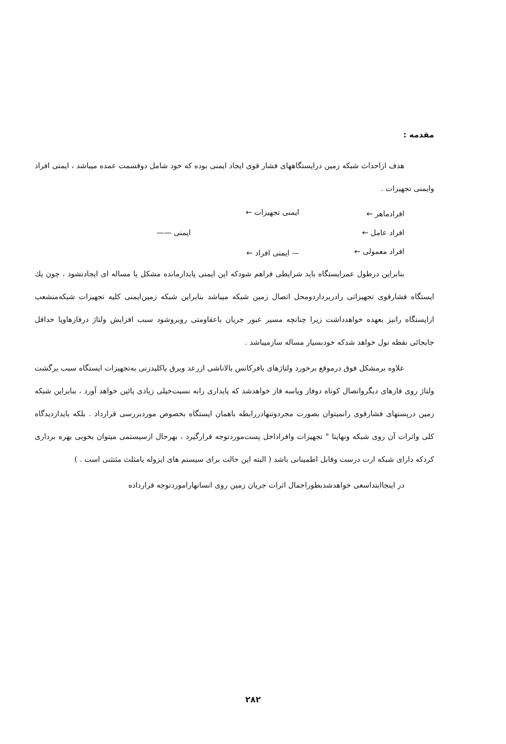مقدمه :
هدف ازاحداث شبکه زمین درایستگاههای فشار قوی ایجاد ایمنی بوده که خود شامل دوقسمت عمده میباشد ، ایمنی افراد وایمنی تجهیزات .
افرادماهر ←
افراد عامل ←
افراد معمولی ←
ایمنی تجهیزات ←
— ایمنی افراد ←
ایمنی ——
بنابراین درطول عمرایستگاه باید شرایطی فراهم شودکه این ایمنی پایدارمانده مشکل یا مساله ای ایجادنشود ، چون یك ایستگاه فشارقوی تجهیزاتی رادربرداردومحل اتصال زمین شبکه میباشد بنابراین شبکه زمین‌ایمنی کلیه تجهیزات شبکه‌منشعب ازایستگاه رانیز بعهده خواهدداشت زیرا چنانچه مسیر عبور جریان باعقاومتی روبروشود سبب افزایش ولتاژ درفازهاویا حداقل جابجائی نقطه نول خواهد شدکه خودبسیار مساله سازمیباشد .
علاوه برمشکل فوق درموقع برخورد ولتاژهای بافرکانس بالاناشی ازرعد وبرق یاکلیدزنی به‌تجهیزات ایستگاه سبب برگشت ولتاژ روی فازهای دیگرواتصال کوتاه دوفاز ویاسه فاز خواهدشد که پایداری رابه نسبت‌خیلی زیادی پائین خواهد آورد ، بنابراین شبکه زمین درپستهای فشارقوی رانمیتوان بصورت مجردوتنهادررابطه باهمان ایستگاه بخصوص موردبررسی قرارداد . بلکه بایدازدیدگاه کلی واثرات آن روی شبکه ونهایتا " تجهیزات وافراداخل پست‌موردتوجه قرارگیرد ، بهرحال ازسیستمی میتوان بخوبی بهره برداری کردکه دارای شبکه ارت درست وقابل اطمینانی باشد ( البته این حالت برای سیستم های ایزوله یامثلث مثتثنی است . )
در اینجاابتداسعی خواهدشدبطوراجمال اثرات جریان زمین روی انسانهاراموردتوجه قرارداده
۲۸۲